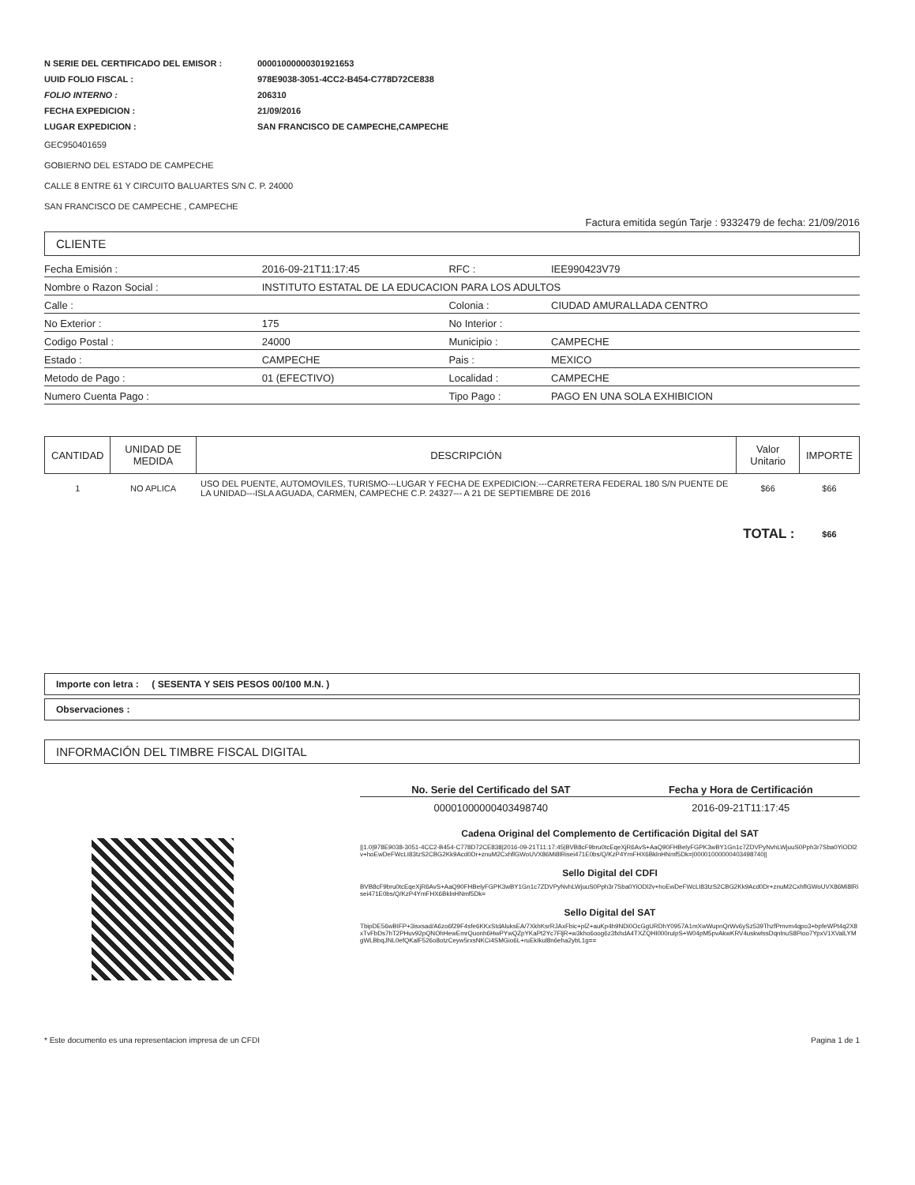| N SERIE DEL CERTIFICADO DEL EMISOR : | 00001000000301921653 |
| UUID FOLIO FISCAL : | 978E9038-3051-4CC2-B454-C778D72CE838 |
| FOLIO INTERNO : | 206310 |
| FECHA EXPEDICION : | 21/09/2016 |
| LUGAR EXPEDICION : | SAN FRANCISCO DE CAMPECHE,CAMPECHE |
GEC950401659
GOBIERNO DEL ESTADO DE CAMPECHE
CALLE 8 ENTRE 61 Y CIRCUITO BALUARTES S/N C. P. 24000
SAN FRANCISCO DE CAMPECHE , CAMPECHE
Factura emitida según Tarje : 9332479 de fecha: 21/09/2016
CLIENTE
| Fecha Emisión : | 2016-09-21T11:17:45 | RFC : | IEE990423V79 |
| Nombre o Razon Social : | INSTITUTO ESTATAL DE LA EDUCACION PARA LOS ADULTOS | | |
| Calle : | | Colonia : | CIUDAD AMURALLADA CENTRO |
| No Exterior : | 175 | No Interior : | |
| Codigo Postal : | 24000 | Municipio : | CAMPECHE |
| Estado : | CAMPECHE | Pais : | MEXICO |
| Metodo de Pago : | 01 (EFECTIVO) | Localidad : | CAMPECHE |
| Numero Cuenta Pago : | | Tipo Pago : | PAGO EN UNA SOLA EXHIBICION |
| CANTIDAD | UNIDAD DE MEDIDA | DESCRIPCIÓN | Valor Unitario | IMPORTE |
| --- | --- | --- | --- | --- |
| 1 | NO APLICA | USO DEL PUENTE, AUTOMOVILES, TURISMO---LUGAR Y FECHA DE EXPEDICION:---CARRETERA FEDERAL 180 S/N PUENTE DE LA UNIDAD---ISLA AGUADA, CARMEN, CAMPECHE C.P. 24327--- A 21 DE SEPTIEMBRE DE 2016 | $66 | $66 |
| TOTAL : | | | | $66 |
Importe con letra : ( SESENTA Y SEIS PESOS 00/100 M.N. )
Observaciones :
INFORMACIÓN DEL TIMBRE FISCAL DIGITAL
| No. Serie del Certificado del SAT | Fecha y Hora de Certificación |
| --- | --- |
| 00001000000403498740 | 2016-09-21T11:17:45 |
Cadena Original del Complemento de Certificación Digital del SAT
||1.0|978E9038-3051-4CC2-B454-C778D72CE838|2016-09-21T11:17:45|BVB8cF9bru0tcEqeXjR6AvS+AaQ90FHBelyFGPK3wBY1Gn1c7ZDVPyNvhLWjuuS0Pph3r7Sba0YiODl2v+hoEwDeFWcLI83tzS2CBG2Kk9Acd0Dr+znuM2CxhflGWoUVX86Mi8lRisei471E0bs/Q/KzP4YmFHX6BklnHNmf5Dk=|00001000000403498740||
Sello Digital del CDFI
BVB8cF9bru0tcEqeXjR6AvS+AaQ90FHBelyFGPK3wBY1Gn1c7ZDVPyNvhLWjuuS0Pph3r7Sba0YiODl2v+hoEwDeFWcLI83tzS2CBG2Kk9Acd0Dr+znuM2CxhflGWoUVX86Mi8lRisei471E0bs/Q/KzP4YmFHX6BklnHNmf5Dk=
Sello Digital del SAT
TbipDE56wBIFP+3isxsad/A6zo6f29F4sfe6KKxStdAluksEA/7XkhKsrRJAxFbic+plZ+auKp4h9NDi0OcGgURDhY0957A1mXwWupnQrWv6ySz539ThzfPmvm4qpo3+bpfeWPt4q2X8xTvFbDs7hT2PHuv92pQNOhHewEmrQuonh6HwPYwQZpYKaPt2Yc7FljR+w3kho6oog6z3fxhdA4TXZQHI000ruIpS+W04pM5pvAkwKRV4uskwlssDqnlnuS8Pioo7YpxV1XValLYMgWLBbqJNL0efQKalF526o8otzCeyw5rxsNKCi4SMGio6L+ruEkIkul8n6eha2ybL1g==
* Este documento es una representacion impresa de un CFDI Pagina 1 de 1